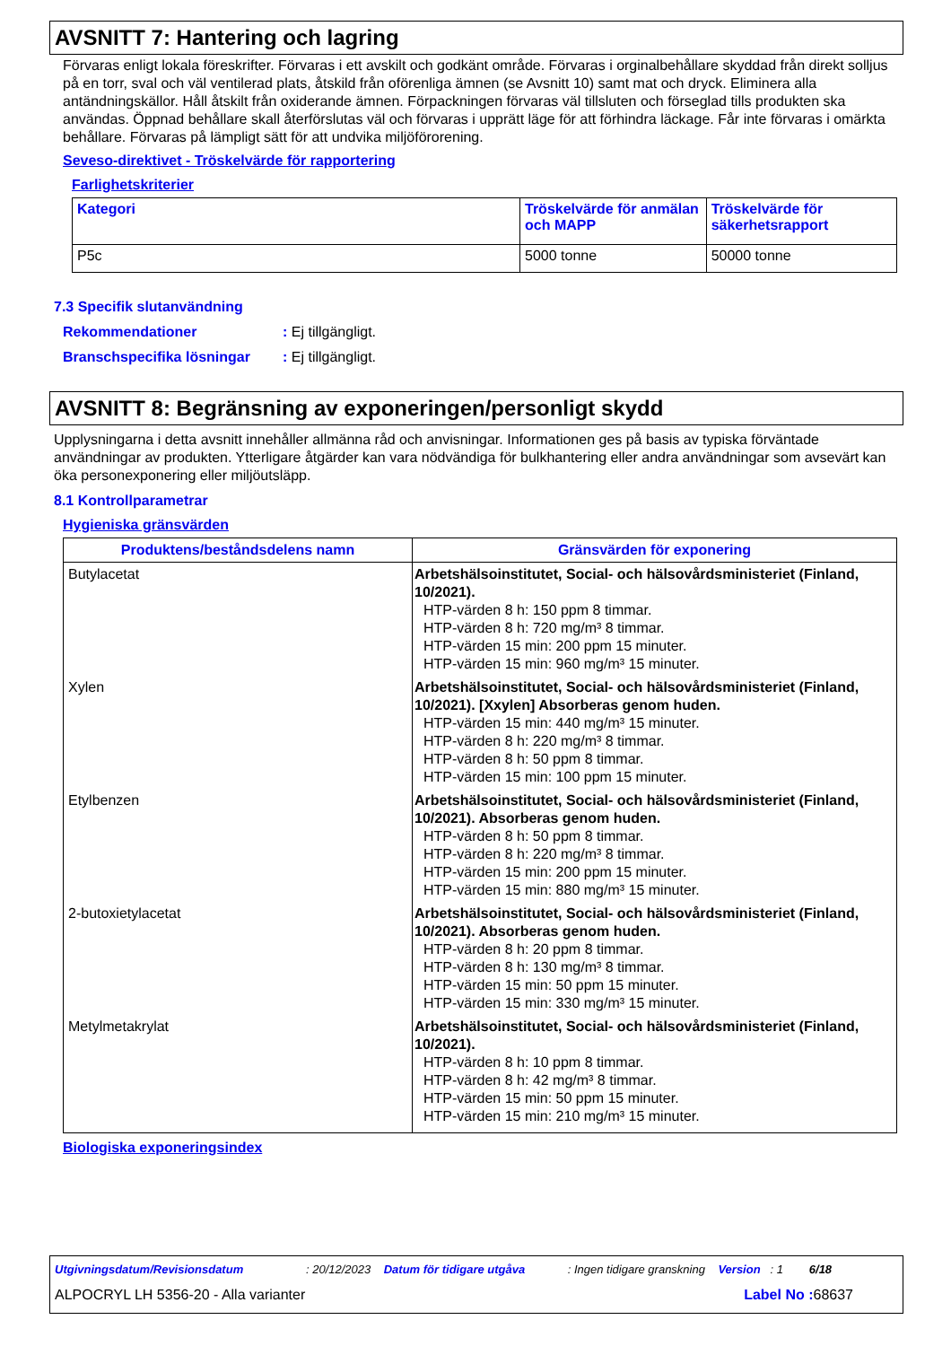AVSNITT 7: Hantering och lagring
Förvaras enligt lokala föreskrifter. Förvaras i ett avskilt och godkänt område. Förvaras i orginalbehållare skyddad från direkt solljus på en torr, sval och väl ventilerad plats, åtskild från oförenliga ämnen (se Avsnitt 10) samt mat och dryck. Eliminera alla antändningskällor. Håll åtskilt från oxiderande ämnen. Förpackningen förvaras väl tillsluten och förseglad tills produkten ska användas. Öppnad behållare skall återförslutas väl och förvaras i upprätt läge för att förhindra läckage. Får inte förvaras i omärkta behållare. Förvaras på lämpligt sätt för att undvika miljöförorening.
Seveso-direktivet - Tröskelvärde för rapportering
Farlighetskriterier
| Kategori | Tröskelvärde för anmälan och MAPP | Tröskelvärde för säkerhetsrapport |
| --- | --- | --- |
| P5c | 5000 tonne | 50000 tonne |
7.3 Specifik slutanvändning
Rekommendationer: Ej tillgängligt.
Branschspecifika lösningar: Ej tillgängligt.
AVSNITT 8: Begränsning av exponeringen/personligt skydd
Upplysningarna i detta avsnitt innehåller allmänna råd och anvisningar. Informationen ges på basis av typiska förväntade användningar av produkten. Ytterligare åtgärder kan vara nödvändiga för bulkhantering eller andra användningar som avsevärt kan öka personexponering eller miljöutsläpp.
8.1 Kontrollparametrar
Hygieniska gränsvärden
| Produktens/beståndsdelens namn | Gränsvärden för exponering |
| --- | --- |
| Butylacetat | Arbetshälsoinstitutet, Social- och hälsovårdsministeriet (Finland, 10/2021). HTP-värden 8 h: 150 ppm 8 timmar. HTP-värden 8 h: 720 mg/m³ 8 timmar. HTP-värden 15 min: 200 ppm 15 minuter. HTP-värden 15 min: 960 mg/m³ 15 minuter. |
| Xylen | Arbetshälsoinstitutet, Social- och hälsovårdsministeriet (Finland, 10/2021). [Xxylen] Absorberas genom huden. HTP-värden 15 min: 440 mg/m³ 15 minuter. HTP-värden 8 h: 220 mg/m³ 8 timmar. HTP-värden 8 h: 50 ppm 8 timmar. HTP-värden 15 min: 100 ppm 15 minuter. |
| Etylbenzen | Arbetshälsoinstitutet, Social- och hälsovårdsministeriet (Finland, 10/2021). Absorberas genom huden. HTP-värden 8 h: 50 ppm 8 timmar. HTP-värden 8 h: 220 mg/m³ 8 timmar. HTP-värden 15 min: 200 ppm 15 minuter. HTP-värden 15 min: 880 mg/m³ 15 minuter. |
| 2-butoxietylacetat | Arbetshälsoinstitutet, Social- och hälsovårdsministeriet (Finland, 10/2021). Absorberas genom huden. HTP-värden 8 h: 20 ppm 8 timmar. HTP-värden 8 h: 130 mg/m³ 8 timmar. HTP-värden 15 min: 50 ppm 15 minuter. HTP-värden 15 min: 330 mg/m³ 15 minuter. |
| Metylmetakrylat | Arbetshälsoinstitutet, Social- och hälsovårdsministeriet (Finland, 10/2021). HTP-värden 8 h: 10 ppm 8 timmar. HTP-värden 8 h: 42 mg/m³ 8 timmar. HTP-värden 15 min: 50 ppm 15 minuter. HTP-värden 15 min: 210 mg/m³ 15 minuter. |
Biologiska exponeringsindex
Utgivningsdatum/Revisionsdatum: 20/12/2023 Datum för tidigare utgåva: Ingen tidigare granskning Version : 1 6/18
ALPOCRYL LH 5356-20 - Alla varianter Label No : 68637